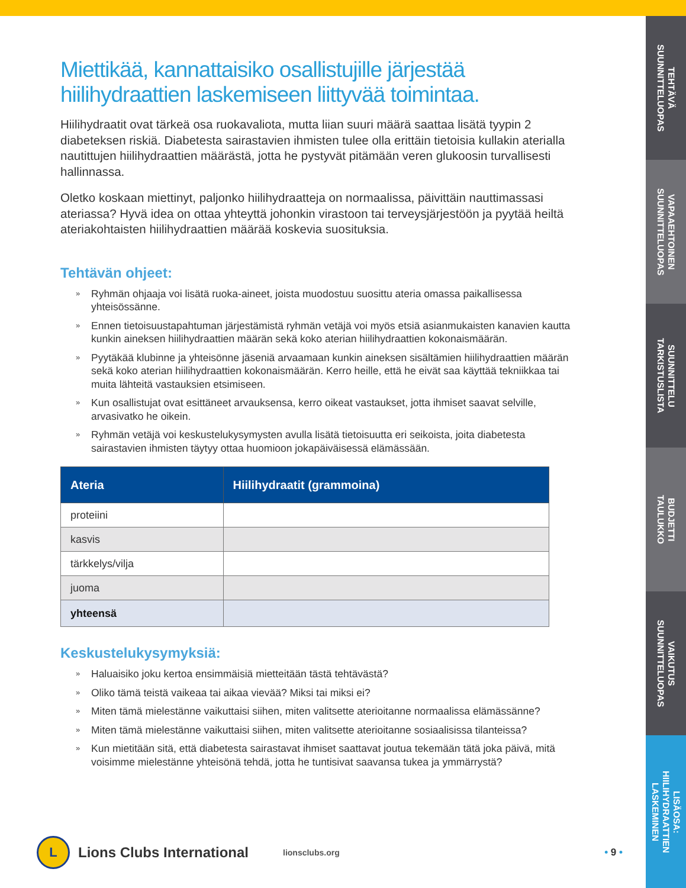TEHTÄVÄ
SUUNNITTELUOPAS
VAPAAEHTOINEN
SUUNNITTELUOPAS
SUUNNITTELU
TARKISTUSLISTA
BUDJETTI
TAULUKKO
VAIKUTUS
SUUNNITTELUOPAS
LISÄOSA:
HIILIHYDRAATTIEN
LASKEMINEN
Miettikää, kannattaisiko osallistujille järjestää hiilihydraattien laskemiseen liittyvää toimintaa.
Hiilihydraatit ovat tärkeä osa ruokavaliota, mutta liian suuri määrä saattaa lisätä tyypin 2 diabeteksen riskiä. Diabetesta sairastavien ihmisten tulee olla erittäin tietoisia kullakin aterialla nautittujen hiilihydraattien määrästä, jotta he pystyvät pitämään veren glukoosin turvallisesti hallinnassa.
Oletko koskaan miettinyt, paljonko hiilihydraatteja on normaalissa, päivittäin nauttimassasi ateriassa? Hyvä idea on ottaa yhteyttä johonkin virastoon tai terveysjärjestöön ja pyytää heiltä ateriakohtaisten hiilihydraattien määrää koskevia suosituksia.
Tehtävän ohjeet:
» Ryhmän ohjaaja voi lisätä ruoka-aineet, joista muodostuu suosittu ateria omassa paikallisessa yhteisössänne.
» Ennen tietoisuustapahtuman järjestämistä ryhmän vetäjä voi myös etsiä asianmukaisten kanavien kautta kunkin aineksen hiilihydraattien määrän sekä koko aterian hiilihydraattien kokonaismäärän.
» Pyytäkää klubinne ja yhteisönne jäseniä arvaamaan kunkin aineksen sisältämien hiilihydraattien määrän sekä koko aterian hiilihydraattien kokonaismäärän. Kerro heille, että he eivät saa käyttää tekniikkaa tai muita lähteitä vastauksien etsimiseen.
» Kun osallistujat ovat esittäneet arvauksensa, kerro oikeat vastaukset, jotta ihmiset saavat selville, arvasivatko he oikein.
» Ryhmän vetäjä voi keskustelukysymysten avulla lisätä tietoisuutta eri seikoista, joita diabetesta sairastavien ihmisten täytyy ottaa huomioon jokapäiväisessä elämässään.
| Ateria | Hiilihydraatit (grammoina) |
| --- | --- |
| proteiini | |
| kasvis | |
| tärkkelys/vilja | |
| juoma | |
| yhteensä | |
Keskustelukysymyksiä:
» Haluaisiko joku kertoa ensimmäisiä mietteitään tästä tehtävästä?
» Oliko tämä teistä vaikeaa tai aikaa vievää? Miksi tai miksi ei?
» Miten tämä mielestänne vaikuttaisi siihen, miten valitsette aterioitanne normaalissa elämässänne?
» Miten tämä mielestänne vaikuttaisi siihen, miten valitsette aterioitanne sosiaalisissa tilanteissa?
» Kun mietitään sitä, että diabetesta sairastavat ihmiset saattavat joutua tekemään tätä joka päivä, mitä voisimme mielestänne yhteisönä tehdä, jotta he tuntisivat saavansa tukea ja ymmärrystä?
L
Lions Clubs International
lionsclubs.org
• 9 •